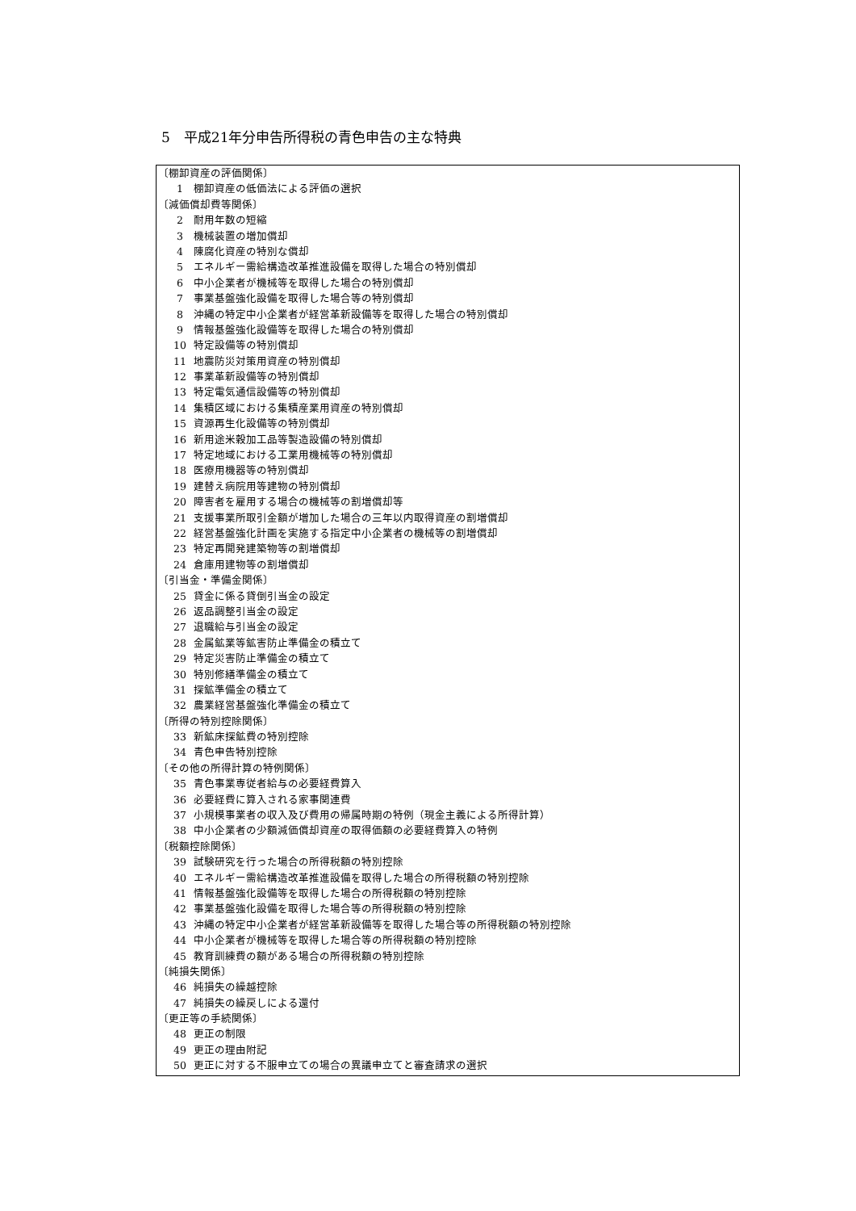5　平成21年分申告所得税の青色申告の主な特典
〔棚卸資産の評価関係〕
1 棚卸資産の低価法による評価の選択
〔減価償却費等関係〕
2 耐用年数の短縮
3 機械装置の増加償却
4 陳腐化資産の特別な償却
5 エネルギー需給構造改革推進設備を取得した場合の特別償却
6 中小企業者が機械等を取得した場合の特別償却
7 事業基盤強化設備を取得した場合等の特別償却
8 沖縄の特定中小企業者が経営革新設備等を取得した場合の特別償却
9 情報基盤強化設備等を取得した場合の特別償却
10 特定設備等の特別償却
11 地震防災対策用資産の特別償却
12 事業革新設備等の特別償却
13 特定電気通信設備等の特別償却
14 集積区域における集積産業用資産の特別償却
15 資源再生化設備等の特別償却
16 新用途米穀加工品等製造設備の特別償却
17 特定地域における工業用機械等の特別償却
18 医療用機器等の特別償却
19 建替え病院用等建物の特別償却
20 障害者を雇用する場合の機械等の割増償却等
21 支援事業所取引金額が増加した場合の三年以内取得資産の割増償却
22 経営基盤強化計画を実施する指定中小企業者の機械等の割増償却
23 特定再開発建築物等の割増償却
24 倉庫用建物等の割増償却
〔引当金・準備金関係〕
25 貸金に係る貸倒引当金の設定
26 返品調整引当金の設定
27 退職給与引当金の設定
28 金属鉱業等鉱害防止準備金の積立て
29 特定災害防止準備金の積立て
30 特別修繕準備金の積立て
31 探鉱準備金の積立て
32 農業経営基盤強化準備金の積立て
〔所得の特別控除関係〕
33 新鉱床探鉱費の特別控除
34 青色申告特別控除
〔その他の所得計算の特例関係〕
35 青色事業専従者給与の必要経費算入
36 必要経費に算入される家事関連費
37 小規模事業者の収入及び費用の帰属時期の特例（現金主義による所得計算）
38 中小企業者の少額減価償却資産の取得価額の必要経費算入の特例
〔税額控除関係〕
39 試験研究を行った場合の所得税額の特別控除
40 エネルギー需給構造改革推進設備を取得した場合の所得税額の特別控除
41 情報基盤強化設備等を取得した場合の所得税額の特別控除
42 事業基盤強化設備を取得した場合等の所得税額の特別控除
43 沖縄の特定中小企業者が経営革新設備等を取得した場合等の所得税額の特別控除
44 中小企業者が機械等を取得した場合等の所得税額の特別控除
45 教育訓練費の額がある場合の所得税額の特別控除
〔純損失関係〕
46 純損失の繰越控除
47 純損失の繰戻しによる還付
〔更正等の手続関係〕
48 更正の制限
49 更正の理由附記
50 更正に対する不服申立ての場合の異議申立てと審査請求の選択